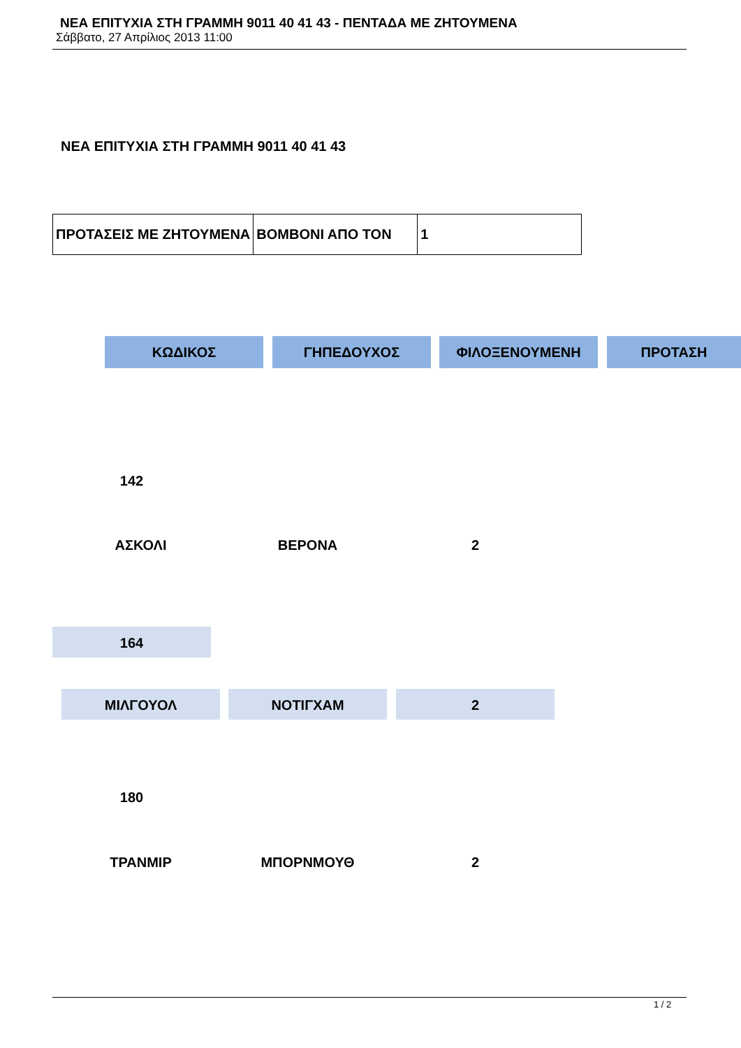ΝΕΑ ΕΠΙΤΥΧΙΑ ΣΤΗ ΓΡΑΜΜΗ 9011 40 41 43 - ΠΕΝΤΑΔΑ ΜΕ ΖΗΤΟΥΜΕΝΑ
Σάββατο, 27 Απρίλιος 2013 11:00
ΝΕΑ ΕΠΙΤΥΧΙΑ ΣΤΗ ΓΡΑΜΜΗ 9011 40 41 43
| ΠΡΟΤΑΣΕΙΣ ΜΕ ΖΗΤΟΥΜΕΝΑ | ΒΟΜΒΟΝΙ ΑΠΟ ΤΟΝ | 1 |
ΚΩΔΙΚΟΣ ΓΗΠΕΔΟΥΧΟΣ ΦΙΛΟΞΕΝΟΥΜΕΝΗ ΠΡΟΤΑΣΗ
142
ΑΣΚΟΛΙ ΒΕΡΟΝΑ 2
164
ΜΙΛΓΟΥΟΛ ΝΟΤΙΓΧΑΜ 2
180
ΤΡΑΝΜΙΡ ΜΠΟΡΝΜΟΥΘ 2
1 / 2